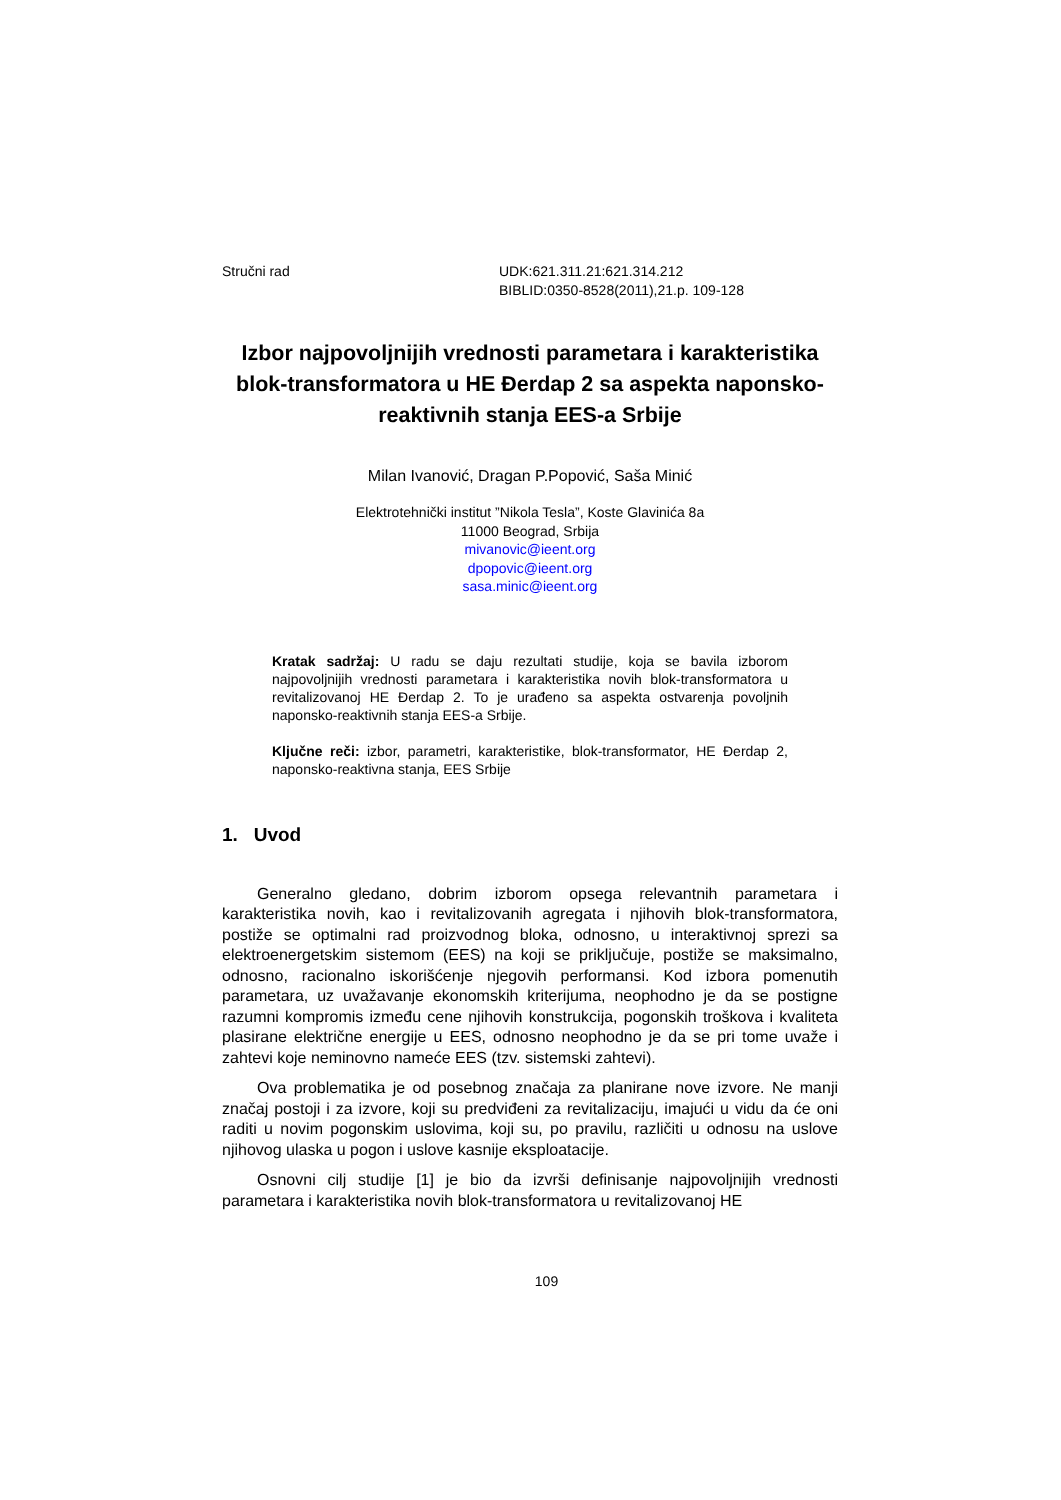Stručni rad UDK:621.311.21:621.314.212
BIBLID:0350-8528(2011),21.p. 109-128
Izbor najpovoljnijih vrednosti parametara i karakteristika blok-transformatora u HE Đerdap 2 sa aspekta naponsko-reaktivnih stanja EES-a Srbije
Milan Ivanović, Dragan P.Popović, Saša Minić
Elektrotehnički institut ”Nikola Tesla”, Koste Glavinića 8a
11000 Beograd, Srbija
mivanovic@ieent.org
dpopovic@ieent.org
sasa.minic@ieent.org
Kratak sadržaj: U radu se daju rezultati studije, koja se bavila izborom najpovoljnijih vrednosti parametara i karakteristika novih blok-transformatora u revitalizovanoj HE Đerdap 2. To je urađeno sa aspekta ostvarenja povoljnih naponsko-reaktivnih stanja EES-a Srbije.
Ključne reči: izbor, parametri, karakteristike, blok-transformator, HE Đerdap 2, naponsko-reaktivna stanja, EES Srbije
1. Uvod
Generalno gledano, dobrim izborom opsega relevantnih parametara i karakteristika novih, kao i revitalizovanih agregata i njihovih blok-transformatora, postiže se optimalni rad proizvodnog bloka, odnosno, u interaktivnoj sprezi sa elektroenergetskim sistemom (EES) na koji se priključuje, postiže se maksimalno, odnosno, racionalno iskorišćenje njegovih performansi. Kod izbora pomenutih parametara, uz uvažavanje ekonomskih kriterijuma, neophodno je da se postigne razumni kompromis između cene njihovih konstrukcija, pogonskih troškova i kvaliteta plasirane električne energije u EES, odnosno neophodno je da se pri tome uvaže i zahtevi koje neminovno nameće EES (tzv. sistemski zahtevi).
Ova problematika je od posebnog značaja za planirane nove izvore. Ne manji značaj postoji i za izvore, koji su predviđeni za revitalizaciju, imajući u vidu da će oni raditi u novim pogonskim uslovima, koji su, po pravilu, različiti u odnosu na uslove njihovog ulaska u pogon i uslove kasnije eksploatacije.
Osnovni cilj studije [1] je bio da izvrši definisanje najpovoljnijih vrednosti parametara i karakteristika novih blok-transformatora u revitalizovanoj HE
109